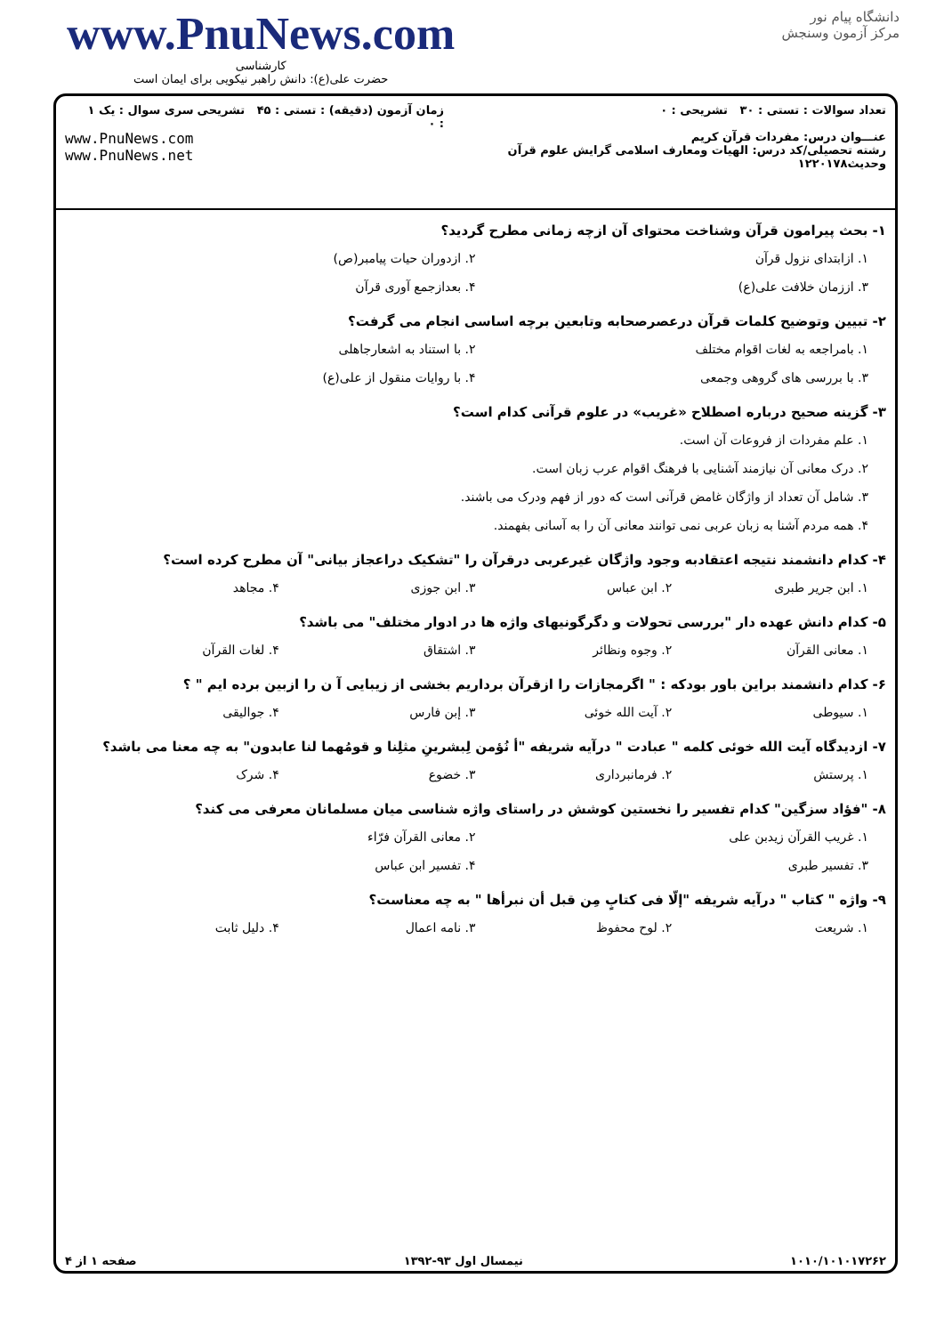www.PnuNews.com
کارشناسی
حضرت علی(ع): دانش راهبر نیکویی برای ایمان است
دانشگاه پیام نور
مرکز آزمون وسنجش
تعداد سوالات : تستی : ۳۰ تشریحی : ۰
عنـــوان درس: مفردات قرآن کریم
رشته تحصیلی/کد درس: الهیات ومعارف اسلامی گرایش علوم قرآن وحدیث۱۲۲۰۱۷۸
زمان آزمون (دقیقه) : تستی : ۴۵ تشریحی : ۰
سری سوال : یک ۱
www.PnuNews.com
www.PnuNews.net
۱- بحث پیرامون قرآن وشناخت محتوای آن ازچه زمانی مطرح گردید؟
۱. ازابتدای نزول قرآن ۲. ازدوران حیات پیامبر(ص)
۳. اززمان خلافت علی(ع) ۴. بعدازجمع آوری قرآن
۲- تبیین وتوضیح کلمات قرآن درعصرصحابه وتابعین برچه اساسی انجام می گرفت؟
۱. بامراجعه به لغات اقوام مختلف ۲. با استناد به اشعارجاهلی
۳. با بررسی های گروهی وجمعی ۴. با روایات منقول از علی(ع)
۳- گزینه صحیح درباره اصطلاح «غریب» در علوم قرآنی کدام است؟
۱. علم مفردات از فروعات آن است.
۲. درک معانی آن نیازمند آشنایی با فرهنگ اقوام عرب زبان است.
۳. شامل آن تعداد از واژگان غامض قرآنی است که دور از فهم ودرک می باشند.
۴. همه مردم آشنا به زبان عربی نمی توانند معانی آن را به آسانی بفهمند.
۴- کدام دانشمند نتیجه اعتقادبه وجود واژگان غیرعربی درقرآن را "تشکیک دراعجاز بیانی" آن مطرح کرده است؟
۱. ابن جریر طبری ۲. ابن عباس ۳. ابن جوزی ۴. مجاهد
۵- کدام دانش عهده دار "بررسی تحولات و دگرگونیهای واژه ها در ادوار مختلف" می باشد؟
۱. معانی القرآن ۲. وجوه ونظائر ۳. اشتقاق ۴. لغات القرآن
۶- کدام دانشمند براین باور بودکه : " اگرمجازات را ازقرآن برداریم بخشی از زیبایی آ ن را ازبین برده ایم " ؟
۱. سیوطی ۲. آیت الله خوئی ۳. إبن فارس ۴. جوالیقی
۷- ازدیدگاه آیت الله خوئی کلمه " عبادت " درآیه شریفه "أ نُؤمن لِبشرینِ مثلِنا و قومُهما لنا عابدون" به چه معنا می باشد؟
۱. پرستش ۲. فرمانبرداری ۳. خضوع ۴. شرک
۸- "فؤاد سزگین" کدام تفسیر را نخستین کوشش در راستای واژه شناسی میان مسلمانان معرفی می کند؟
۱. غریب القرآن زیدبن علی ۲. معانی القرآن فرّاء
۳. تفسیر طبری ۴. تفسیر ابن عباس
۹- واژه " کتاب " درآیه شریفه "إلّا فی کتابٍ مِن قبل أن نبرأها " به چه معناست؟
۱. شریعت ۲. لوح محفوظ ۳. نامه اعمال ۴. دلیل ثابت
۱۰۱۰/۱۰۱۰۱۷۲۶۲ نیمسال اول ۹۳-۱۳۹۲ صفحه ۱ از ۴